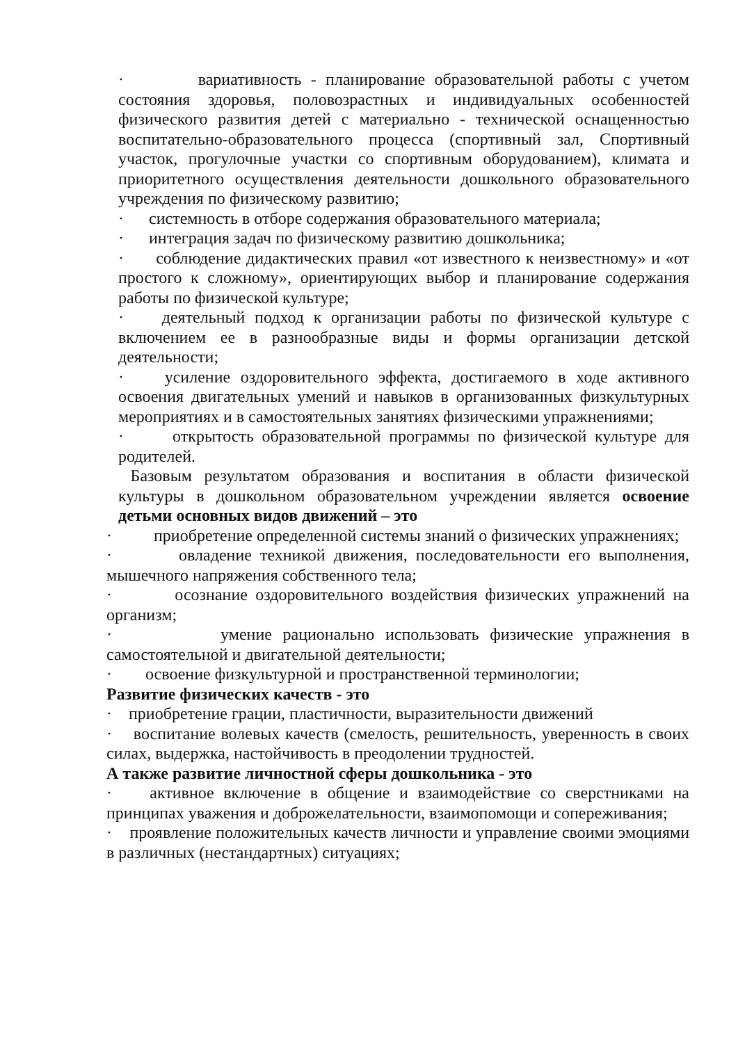· вариативность - планирование образовательной работы с учетом состояния здоровья, половозрастных и индивидуальных особенностей физического развития детей с материально - технической оснащенностью воспитательно-образовательного процесса (спортивный зал, Спортивный участок, прогулочные участки со спортивным оборудованием), климата и приоритетного осуществления деятельности дошкольного образовательного учреждения по физическому развитию;
· системность в отборе содержания образовательного материала;
· интеграция задач по физическому развитию дошкольника;
· соблюдение дидактических правил «от известного к неизвестному» и «от простого к сложному», ориентирующих выбор и планирование содержания работы по физической культуре;
· деятельный подход к организации работы по физической культуре с включением ее в разнообразные виды и формы организации детской деятельности;
· усиление оздоровительного эффекта, достигаемого в ходе активного освоения двигательных умений и навыков в организованных физкультурных мероприятиях и в самостоятельных занятиях физическими упражнениями;
· открытость образовательной программы по физической культуре для родителей.
Базовым результатом образования и воспитания в области физической культуры в дошкольном образовательном учреждении является освоение детьми основных видов движений – это
· приобретение определенной системы знаний о физических упражнениях;
· овладение техникой движения, последовательности его выполнения, мышечного напряжения собственного тела;
· осознание оздоровительного воздействия физических упражнений на организм;
· умение рационально использовать физические упражнения в самостоятельной и двигательной деятельности;
· освоение физкультурной и пространственной терминологии;
Развитие физических качеств - это
· приобретение грации, пластичности, выразительности движений
· воспитание волевых качеств (смелость, решительность, уверенность в своих силах, выдержка, настойчивость в преодолении трудностей.
А также развитие личностной сферы дошкольника - это
· активное включение в общение и взаимодействие со сверстниками на принципах уважения и доброжелательности, взаимопомощи и сопереживания;
· проявление положительных качеств личности и управление своими эмоциями в различных (нестандартных) ситуациях;